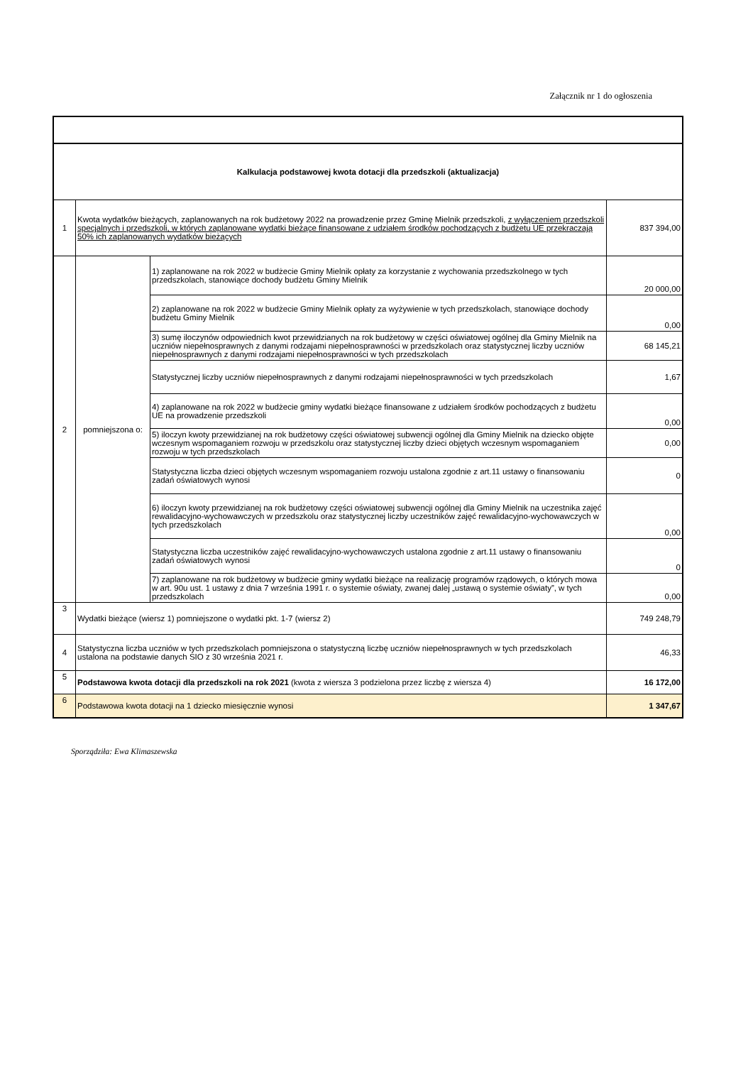Załącznik nr 1 do ogłoszenia
| Kalkulacja podstawowej kwota dotacji dla przedszkoli (aktualizacja) | | | |
| 1 | Kwota wydatków bieżących, zaplanowanych na rok budżetowy 2022 na prowadzenie przez Gminę Mielnik przedszkoli, z wyłączeniem przedszkoli specjalnych i przedszkoli, w których zaplanowane wydatki bieżące finansowane z udziałem środków pochodzących z budżetu UE przekraczają 50% ich zaplanowanych wydatków bieżących | | 837 394,00 |
| 2 | pomniejszona o: | 1) zaplanowane na rok 2022 w budżecie Gminy Mielnik opłaty za korzystanie z wychowania przedszkolnego w tych przedszkolach, stanowiące dochody budżetu Gminy Mielnik | 20 000,00 |
| | | 2) zaplanowane na rok 2022 w budżecie Gminy Mielnik opłaty za wyżywienie w tych przedszkolach, stanowiące dochody budżetu Gminy Mielnik | 0,00 |
| | | 3) sumę iloczynów odpowiednich kwot przewidzianych na rok budżetowy w części oświatowej ogólnej dla Gminy Mielnik na uczniów niepełnosprawnych z danymi rodzajami niepełnosprawności w przedszkolach oraz statystycznej liczby uczniów niepełnosprawnych z danymi rodzajami niepełnosprawności w tych przedszkolach | 68 145,21 |
| | | Statystycznej liczby uczniów niepełnosprawnych z danymi rodzajami niepełnosprawności w tych przedszkolach | 1,67 |
| | | 4) zaplanowane na rok 2022 w budżecie gminy wydatki bieżące finansowane z udziałem środków pochodzących z budżetu UE na prowadzenie przedszkoli | 0,00 |
| | | 5) iloczyn kwoty przewidzianej na rok budżetowy części oświatowej subwencji ogólnej dla Gminy Mielnik na dziecko objęte wczesnym wspomaganiem rozwoju w przedszkolu oraz statystycznej liczby dzieci objętych wczesnym wspomaganiem rozwoju w tych przedszkolach | 0,00 |
| | | Statystyczna liczba dzieci objętych wczesnym wspomaganiem rozwoju ustalona zgodnie z art.11 ustawy o finansowaniu zadań oświatowych wynosi | 0 |
| | | 6) iloczyn kwoty przewidzianej na rok budżetowy części oświatowej subwencji ogólnej dla Gminy Mielnik na uczestnika zajęć rewalidacyjno-wychowawczych w przedszkolu oraz statystycznej liczby uczestników zajęć rewalidacyjno-wychowawczych w tych przedszkolach | 0,00 |
| | | Statystyczna liczba uczestników zajęć rewalidacyjno-wychowawczych ustalona zgodnie z art.11 ustawy o finansowaniu zadań oświatowych wynosi | 0 |
| | | 7) zaplanowane na rok budżetowy w budżecie gminy wydatki bieżące na realizację programów rządowych, o których mowa w art. 90u ust. 1 ustawy z dnia 7 września 1991 r. o systemie oświaty, zwanej dalej „ustawą o systemie oświaty”, w tych przedszkolach | 0,00 |
| 3 | Wydatki bieżące (wiersz 1) pomniejszone o wydatki pkt. 1-7 (wiersz 2) | | 749 248,79 |
| 4 | Statystyczna liczba uczniów w tych przedszkolach pomniejszona o statystyczną liczbę uczniów niepełnosprawnych w tych przedszkolach ustalona na podstawie danych SIO z 30 września 2021 r. | | 46,33 |
| 5 | Podstawowa kwota dotacji dla przedszkoli na rok 2021 (kwota z wiersza 3 podzielona przez liczbę z wiersza 4) | | 16 172,00 |
| 6 | Podstawowa kwota dotacji na 1 dziecko miesięcznie wynosi | | 1 347,67 |
Sporządziła: Ewa Klimaszewska